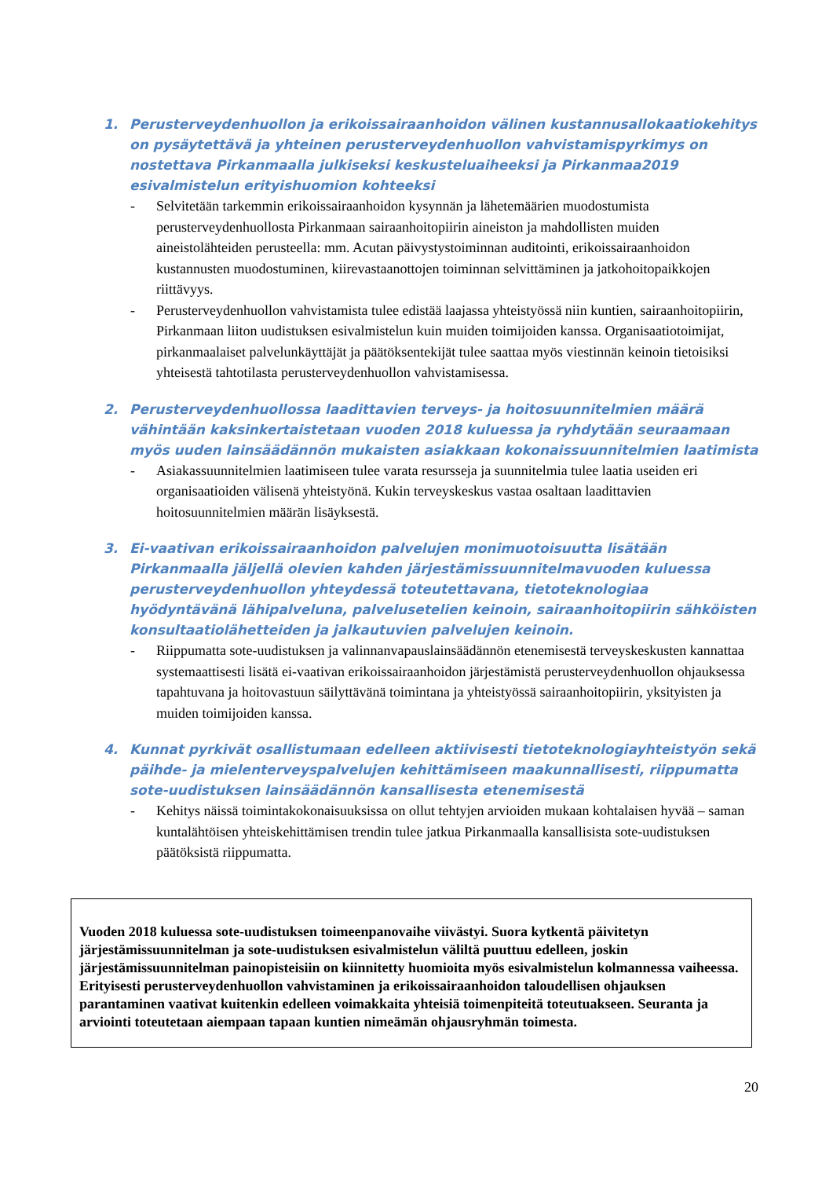1. Perusterveydenhuollon ja erikoissairaanhoidon välinen kustannusallokaatiokehitys on pysäytettävä ja yhteinen perusterveydenhuollon vahvistamispyrkimys on nostettava Pirkanmaalla julkiseksi keskusteluaiheeksi ja Pirkanmaa2019 esivalmistelun erityishuomion kohteeksi
- Selvitetään tarkemmin erikoissairaanhoidon kysynnän ja lähetemäärien muodostumista perusterveydenhuollosta Pirkanmaan sairaanhoitopiirin aineiston ja mahdollisten muiden aineistolähteiden perusteella: mm. Acutan päivystystoiminnan auditointi, erikoissairaanhoidon kustannusten muodostuminen, kiirevastaanottojen toiminnan selvittäminen ja jatkohoitopaikkojen riittävyys.
- Perusterveydenhuollon vahvistamista tulee edistää laajassa yhteistyössä niin kuntien, sairaanhoitopiirin, Pirkanmaan liiton uudistuksen esivalmistelun kuin muiden toimijoiden kanssa. Organisaatiotoimijat, pirkanmaalaiset palvelunkäyttäjät ja päätöksentekijät tulee saattaa myös viestinnän keinoin tietoisiksi yhteisestä tahtotilasta perusterveydenhuollon vahvistamisessa.
2. Perusterveydenhuollossa laadittavien terveys- ja hoitosuunnitelmien määrä vähintään kaksinkertaistetaan vuoden 2018 kuluessa ja ryhdytään seuraamaan myös uuden lainsäädännön mukaisten asiakkaan kokonaissuunnitelmien laatimista
- Asiakassuunnitelmien laatimiseen tulee varata resursseja ja suunnitelmia tulee laatia useiden eri organisaatioiden välisenä yhteistyönä. Kukin terveyskeskus vastaa osaltaan laadittavien hoitosuunnitelmien määrän lisäyksestä.
3. Ei-vaativan erikoissairaanhoidon palvelujen monimuotoisuutta lisätään Pirkanmaalla jäljellä olevien kahden järjestämissuunnitelmavuoden kuluessa perusterveydenhuollon yhteydessä toteutettavana, tietoteknologiaa hyödyntävänä lähipalveluna, palvelusetelien keinoin, sairaanhoitopiirin sähköisten konsultaatiolähetteiden ja jalkautuvien palvelujen keinoin.
- Riippumatta sote-uudistuksen ja valinnanvapauslainsäädännön etenemisestä terveyskeskusten kannattaa systemaattisesti lisätä ei-vaativan erikoissairaanhoidon järjestämistä perusterveydenhuollon ohjauksessa tapahtuvana ja hoitovastuun säilyttävänä toimintana ja yhteistyössä sairaanhoitopiirin, yksityisten ja muiden toimijoiden kanssa.
4. Kunnat pyrkivät osallistumaan edelleen aktiivisesti tietoteknologiayhteistyön sekä päihde- ja mielenterveyspalvelujen kehittämiseen maakunnallisesti, riippumatta sote-uudistuksen lainsäädännön kansallisesta etenemisestä
- Kehitys näissä toimintakokonaisuuksissa on ollut tehtyjen arvioiden mukaan kohtalaisen hyvää – saman kuntalähtöisen yhteiskehittämisen trendin tulee jatkua Pirkanmaalla kansallisista sote-uudistuksen päätöksistä riippumatta.
Vuoden 2018 kuluessa sote-uudistuksen toimeenpanovaihe viivästyi. Suora kytkentä päivitetyn järjestämissuunnitelman ja sote-uudistuksen esivalmistelun väliltä puuttuu edelleen, joskin järjestämissuunnitelman painopisteisiin on kiinnitetty huomioita myös esivalmistelun kolmannessa vaiheessa. Erityisesti perusterveydenhuollon vahvistaminen ja erikoissairaanhoidon taloudellisen ohjauksen parantaminen vaativat kuitenkin edelleen voimakkaita yhteisiä toimenpiteitä toteutuakseen. Seuranta ja arviointi toteutetaan aiempaan tapaan kuntien nimeämän ohjausryhmän toimesta.
20